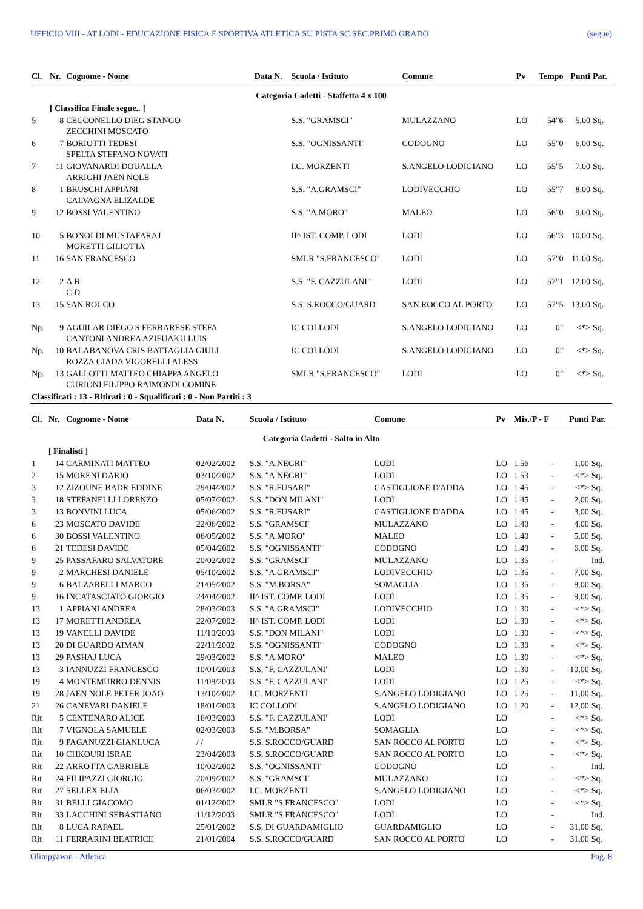UFFICIO VIII - AT LODI - EDUCAZIONE FISICA E SPORTIVA ATLETICA SU PISTA SC.SEC.PRIMO GRADO (segue)
| Cl. | Nr. | Cognome - Nome | Data N. | Scuola / Istituto | Comune | Pv | Tempo | Punti | Par. |
| --- | --- | --- | --- | --- | --- | --- | --- | --- | --- |
| Categoria Cadetti - Staffetta 4 x 100 | | | | | | | | | |
| | [ Classifica Finale segue.. ] | | | | | | | | |
| 5 | 8 | CECCONELLO DIEG STANGO ZECCHINI MOSCATO | | S.S. "GRAMSCI" | MULAZZANO | LO | 54"6 | 5,00 | Sq. |
| 6 | 7 | BORIOTTI TEDESI SPELTA STEFANO NOVATI | | S.S. "OGNISSANTI" | CODOGNO | LO | 55"0 | 6,00 | Sq. |
| 7 | 11 | GIOVANARDI DOUALLA ARRIGHI JAEN NOLE | | I.C. MORZENTI | S.ANGELO LODIGIANO | LO | 55"5 | 7,00 | Sq. |
| 8 | 1 | BRUSCHI APPIANI CALVAGNA ELIZALDE | | S.S. "A.GRAMSCI" | LODIVECCHIO | LO | 55"7 | 8,00 | Sq. |
| 9 | 12 | BOSSI VALENTINO | | S.S. "A.MORO" | MALEO | LO | 56"0 | 9,00 | Sq. |
| 10 | 5 | BONOLDI MUSTAFARAJ MORETTI GILIOTTA | | II^ IST. COMP. LODI | LODI | LO | 56"3 | 10,00 | Sq. |
| 11 | 16 | SAN FRANCESCO | | SMLR "S.FRANCESCO" | LODI | LO | 57"0 | 11,00 | Sq. |
| 12 | 2 | A B C D | | S.S. "F. CAZZULANI" | LODI | LO | 57"1 | 12,00 | Sq. |
| 13 | 15 | SAN ROCCO | | S.S. S.ROCCO/GUARD | SAN ROCCO AL PORTO | LO | 57"5 | 13,00 | Sq. |
| Np. | 9 | AGUILAR DIEGO S FERRARESE STEFA CANTONI ANDREA AZIFUAKU LUIS | | IC COLLODI | S.ANGELO LODIGIANO | LO | 0" | <*> | Sq. |
| Np. | 10 | BALABANOVA CRIS BATTAGLIA GIULI ROZZA GIADA VIGORELLI ALESS | | IC COLLODI | S.ANGELO LODIGIANO | LO | 0" | <*> | Sq. |
| Np. | 13 | GALLOTTI MATTEO CHIAPPA ANGELO CURIONI FILIPPO RAIMONDI COMINE | | SMLR "S.FRANCESCO" | LODI | LO | 0" | <*> | Sq. |
| Classificati : 13 - Ritirati : 0 - Squalificati : 0 - Non Partiti : 3 | | | | | | | | | |
| Cl. | Nr. | Cognome - Nome | Data N. | Scuola / Istituto | Comune | Pv | Mis./P - F | | Punti | Par. |
| --- | --- | --- | --- | --- | --- | --- | --- | --- | --- | --- |
| Categoria Cadetti - Salto in Alto | | | | | | | | | | |
| | [ Finalisti ] | | | | | | | | | |
| 1 | 14 | CARMINATI MATTEO | 02/02/2002 | S.S. "A.NEGRI" | LODI | LO | 1.56 | - | 1,00 | Sq. |
| 2 | 15 | MORENI DARIO | 03/10/2002 | S.S. "A.NEGRI" | LODI | LO | 1.53 | - | <*> | Sq. |
| 3 | 12 | ZIZOUNE BADR EDDINE | 29/04/2002 | S.S. "R.FUSARI" | CASTIGLIONE D'ADDA | LO | 1.45 | - | <*> | Sq. |
| 3 | 18 | STEFANELLI LORENZO | 05/07/2002 | S.S. "DON MILANI" | LODI | LO | 1.45 | - | 2,00 | Sq. |
| 3 | 13 | BONVINI LUCA | 05/06/2002 | S.S. "R.FUSARI" | CASTIGLIONE D'ADDA | LO | 1.45 | - | 3,00 | Sq. |
| 6 | 23 | MOSCATO DAVIDE | 22/06/2002 | S.S. "GRAMSCI" | MULAZZANO | LO | 1.40 | - | 4,00 | Sq. |
| 6 | 30 | BOSSI VALENTINO | 06/05/2002 | S.S. "A.MORO" | MALEO | LO | 1.40 | - | 5,00 | Sq. |
| 6 | 21 | TEDESI DAVIDE | 05/04/2002 | S.S. "OGNISSANTI" | CODOGNO | LO | 1.40 | - | 6,00 | Sq. |
| 9 | 25 | PASSAFARO SALVATORE | 20/02/2002 | S.S. "GRAMSCI" | MULAZZANO | LO | 1.35 | - | | Ind. |
| 9 | 2 | MARCHESI DANIELE | 05/10/2002 | S.S. "A.GRAMSCI" | LODIVECCHIO | LO | 1.35 | - | 7,00 | Sq. |
| 9 | 6 | BALZARELLI MARCO | 21/05/2002 | S.S. "M.BORSA" | SOMAGLIA | LO | 1.35 | - | 8,00 | Sq. |
| 9 | 16 | INCATASCIATO GIORGIO | 24/04/2002 | II^ IST. COMP. LODI | LODI | LO | 1.35 | - | 9,00 | Sq. |
| 13 | 1 | APPIANI ANDREA | 28/03/2003 | S.S. "A.GRAMSCI" | LODIVECCHIO | LO | 1.30 | - | <*> | Sq. |
| 13 | 17 | MORETTI ANDREA | 22/07/2002 | II^ IST. COMP. LODI | LODI | LO | 1.30 | - | <*> | Sq. |
| 13 | 19 | VANELLI DAVIDE | 11/10/2003 | S.S. "DON MILANI" | LODI | LO | 1.30 | - | <*> | Sq. |
| 13 | 20 | DI GUARDO AIMAN | 22/11/2002 | S.S. "OGNISSANTI" | CODOGNO | LO | 1.30 | - | <*> | Sq. |
| 13 | 29 | PASHAJ LUCA | 29/03/2002 | S.S. "A.MORO" | MALEO | LO | 1.30 | - | <*> | Sq. |
| 13 | 3 | IANNUZZI FRANCESCO | 10/01/2003 | S.S. "F. CAZZULANI" | LODI | LO | 1.30 | - | 10,00 | Sq. |
| 19 | 4 | MONTEMURRO DENNIS | 11/08/2003 | S.S. "F. CAZZULANI" | LODI | LO | 1.25 | - | <*> | Sq. |
| 19 | 28 | JAEN NOLE PETER JOAO | 13/10/2002 | I.C. MORZENTI | S.ANGELO LODIGIANO | LO | 1.25 | - | 11,00 | Sq. |
| 21 | 26 | CANEVARI DANIELE | 18/01/2003 | IC COLLODI | S.ANGELO LODIGIANO | LO | 1.20 | - | 12,00 | Sq. |
| Rit | 5 | CENTENARO ALICE | 16/03/2003 | S.S. "F. CAZZULANI" | LODI | LO | | - | <*> | Sq. |
| Rit | 7 | VIGNOLA SAMUELE | 02/03/2003 | S.S. "M.BORSA" | SOMAGLIA | LO | | - | <*> | Sq. |
| Rit | 9 | PAGANUZZI GIANLUCA | / / | S.S. S.ROCCO/GUARD | SAN ROCCO AL PORTO | LO | | - | <*> | Sq. |
| Rit | 10 | CHKOURI ISRAE | 23/04/2003 | S.S. S.ROCCO/GUARD | SAN ROCCO AL PORTO | LO | | - | <*> | Sq. |
| Rit | 22 | ARROTTA GABRIELE | 10/02/2002 | S.S. "OGNISSANTI" | CODOGNO | LO | | - | | Ind. |
| Rit | 24 | FILIPAZZI GIORGIO | 20/09/2002 | S.S. "GRAMSCI" | MULAZZANO | LO | | - | <*> | Sq. |
| Rit | 27 | SELLEX ELIA | 06/03/2002 | I.C. MORZENTI | S.ANGELO LODIGIANO | LO | | - | <*> | Sq. |
| Rit | 31 | BELLI GIACOMO | 01/12/2002 | SMLR "S.FRANCESCO" | LODI | LO | | - | <*> | Sq. |
| Rit | 33 | LACCHINI SEBASTIANO | 11/12/2003 | SMLR "S.FRANCESCO" | LODI | LO | | - | | Ind. |
| Rit | 8 | LUCA RAFAEL | 25/01/2002 | S.S. DI GUARDAMIGLIO | GUARDAMIGLIO | LO | | - | 31,00 | Sq. |
| Rit | 11 | FERRARINI BEATRICE | 21/01/2004 | S.S. S.ROCCO/GUARD | SAN ROCCO AL PORTO | LO | | - | 31,00 | Sq. |
Olimpyawin - Atletica Pag. 8